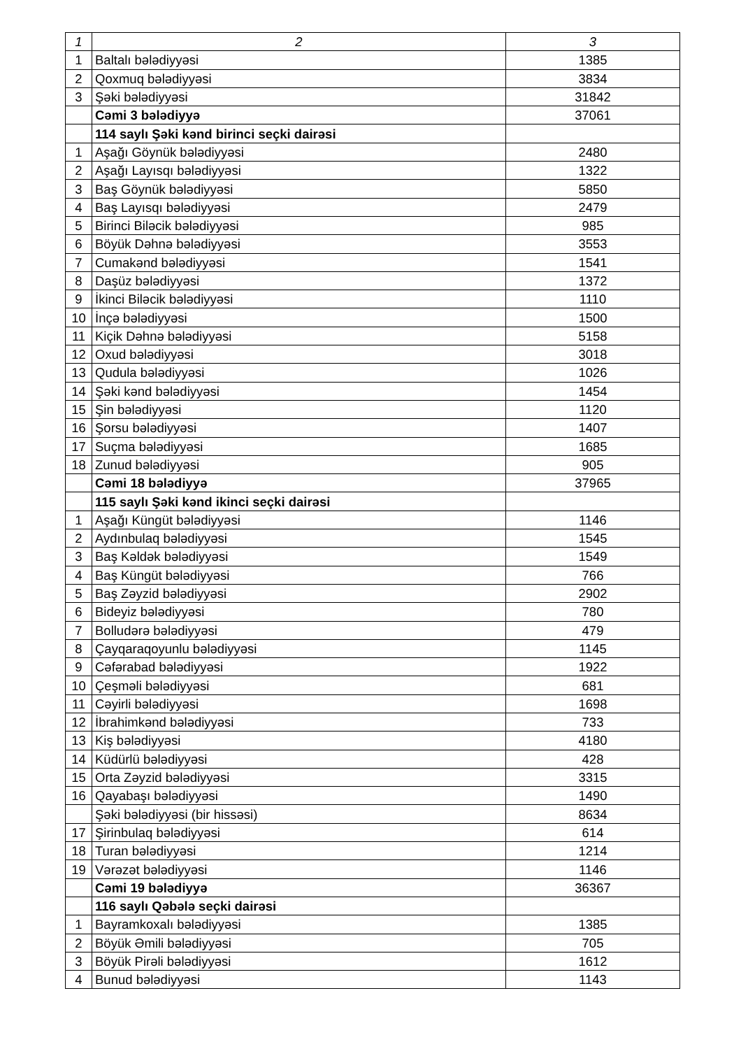| 1 | 2 | 3 |
| --- | --- | --- |
| 1 | Baltalı bələdiyyəsi | 1385 |
| 2 | Qoxmuq bələdiyyəsi | 3834 |
| 3 | Şəki bələdiyyəsi | 31842 |
| | Cəmi 3 bələdiyyə | 37061 |
| | 114 saylı Şəki kənd birinci seçki dairəsi | |
| 1 | Aşağı Göynük bələdiyyəsi | 2480 |
| 2 | Aşağı Layısqı bələdiyyəsi | 1322 |
| 3 | Baş Göynük bələdiyyəsi | 5850 |
| 4 | Baş Layısqı bələdiyyəsi | 2479 |
| 5 | Birinci Biləcik bələdiyyəsi | 985 |
| 6 | Böyük Dəhnə bələdiyyəsi | 3553 |
| 7 | Cumakənd bələdiyyəsi | 1541 |
| 8 | Daşüz bələdiyyəsi | 1372 |
| 9 | İkinci Biləcik bələdiyyəsi | 1110 |
| 10 | İnçə bələdiyyəsi | 1500 |
| 11 | Kiçik Dəhnə bələdiyyəsi | 5158 |
| 12 | Oxud bələdiyyəsi | 3018 |
| 13 | Qudula bələdiyyəsi | 1026 |
| 14 | Şəki kənd bələdiyyəsi | 1454 |
| 15 | Şin bələdiyyəsi | 1120 |
| 16 | Şorsu bələdiyyəsi | 1407 |
| 17 | Suçma bələdiyyəsi | 1685 |
| 18 | Zunud bələdiyyəsi | 905 |
| | Cəmi 18 bələdiyyə | 37965 |
| | 115 saylı Şəki kənd ikinci seçki dairəsi | |
| 1 | Aşağı Küngüt bələdiyyəsi | 1146 |
| 2 | Aydınbulaq bələdiyyəsi | 1545 |
| 3 | Baş Kəldək bələdiyyəsi | 1549 |
| 4 | Baş Küngüt bələdiyyəsi | 766 |
| 5 | Baş Zəyzid bələdiyyəsi | 2902 |
| 6 | Bideyiz bələdiyyəsi | 780 |
| 7 | Bolludərə bələdiyyəsi | 479 |
| 8 | Çayqaraqoyunlu bələdiyyəsi | 1145 |
| 9 | Cəfərabad bələdiyyəsi | 1922 |
| 10 | Çeşməli bələdiyyəsi | 681 |
| 11 | Cəyirli bələdiyyəsi | 1698 |
| 12 | İbrahimkənd bələdiyyəsi | 733 |
| 13 | Kiş bələdiyyəsi | 4180 |
| 14 | Küdürlü bələdiyyəsi | 428 |
| 15 | Orta Zəyzid bələdiyyəsi | 3315 |
| 16 | Qayabaşı bələdiyyəsi | 1490 |
| | Şəki bələdiyyəsi (bir hissəsi) | 8634 |
| 17 | Şirinbulaq bələdiyyəsi | 614 |
| 18 | Turan bələdiyyəsi | 1214 |
| 19 | Vərəzət bələdiyyəsi | 1146 |
| | Cəmi 19 bələdiyyə | 36367 |
| | 116 saylı Qəbələ seçki dairəsi | |
| 1 | Bayramkoxalı bələdiyyəsi | 1385 |
| 2 | Böyük Əmili bələdiyyəsi | 705 |
| 3 | Böyük Pirəli bələdiyyəsi | 1612 |
| 4 | Bunud bələdiyyəsi | 1143 |